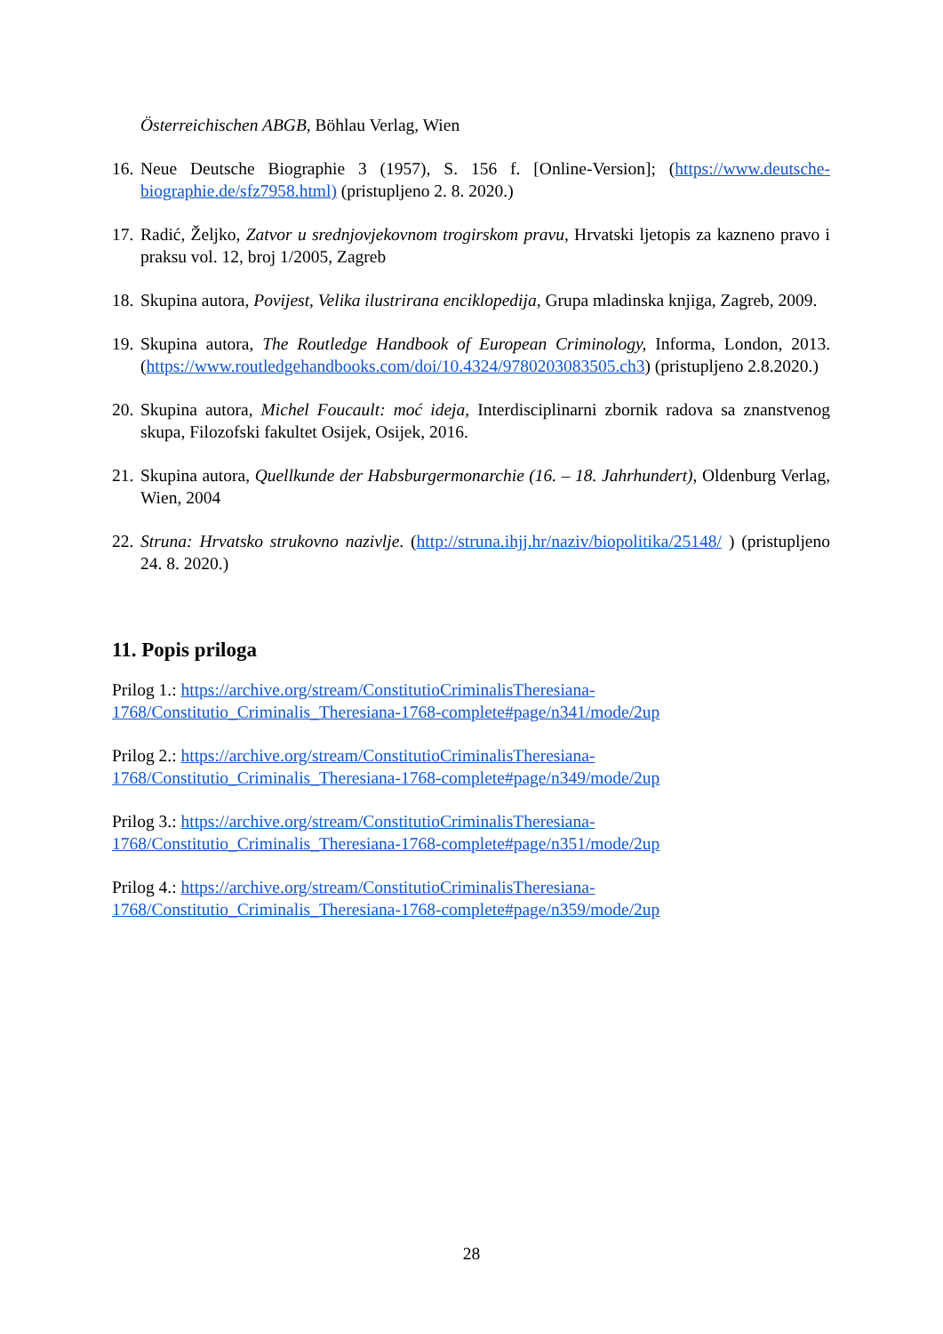Österreichischen ABGB, Böhlau Verlag, Wien
16.
Neue Deutsche Biographie 3 (1957), S. 156 f. [Online-Version]; (https://www.deutsche-biographie.de/sfz7958.html) (pristupljeno 2. 8. 2020.)
17.
Radić, Željko, Zatvor u srednjovjekovnom trogirskom pravu, Hrvatski ljetopis za kazneno pravo i praksu vol. 12, broj 1/2005, Zagreb
18.
Skupina autora, Povijest, Velika ilustrirana enciklopedija, Grupa mladinska knjiga, Zagreb, 2009.
19.
Skupina autora, The Routledge Handbook of European Criminology, Informa, London, 2013. (https://www.routledgehandbooks.com/doi/10.4324/9780203083505.ch3) (pristupljeno 2.8.2020.)
20.
Skupina autora, Michel Foucault: moć ideja, Interdisciplinarni zbornik radova sa znanstvenog skupa, Filozofski fakultet Osijek, Osijek, 2016.
21.
Skupina autora, Quellkunde der Habsburgermonarchie (16. – 18. Jahrhundert), Oldenburg Verlag, Wien, 2004
22.
Struna: Hrvatsko strukovno nazivlje. (http://struna.ihjj.hr/naziv/biopolitika/25148/ ) (pristupljeno 24. 8. 2020.)
11. Popis priloga
Prilog 1.: https://archive.org/stream/ConstitutioCriminalisTheresiana-
1768/Constitutio_Criminalis_Theresiana-1768-complete#page/n341/mode/2up
Prilog 2.: https://archive.org/stream/ConstitutioCriminalisTheresiana-
1768/Constitutio_Criminalis_Theresiana-1768-complete#page/n349/mode/2up
Prilog 3.: https://archive.org/stream/ConstitutioCriminalisTheresiana-
1768/Constitutio_Criminalis_Theresiana-1768-complete#page/n351/mode/2up
Prilog 4.: https://archive.org/stream/ConstitutioCriminalisTheresiana-
1768/Constitutio_Criminalis_Theresiana-1768-complete#page/n359/mode/2up
28